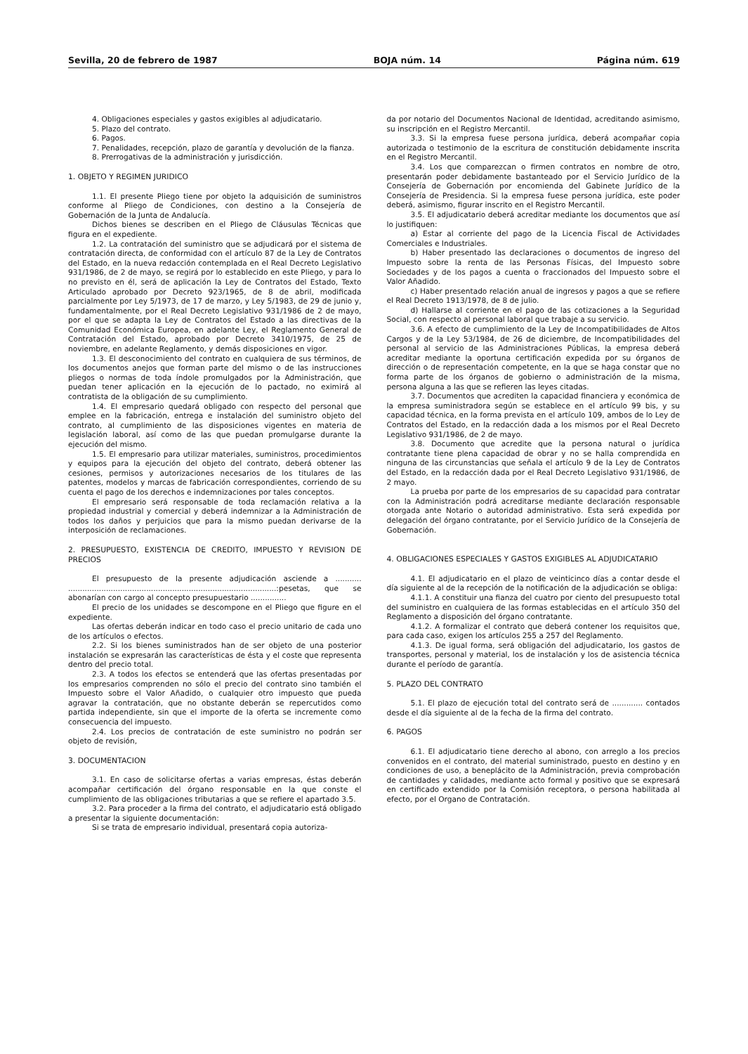Sevilla, 20 de febrero de 1987 BOJA núm. 14 Página núm. 619
4. Obligaciones especiales y gastos exigibles al adjudicatario.
5. Plazo del contrato.
6. Pagos.
7. Penalidades, recepción, plazo de garantía y devolución de la fianza.
8. Prerrogativas de la administración y jurisdicción.
1. OBJETO Y REGIMEN JURIDICO
1.1. El presente Pliego tiene por objeto la adquisición de suministros conforme al Pliego de Condiciones, con destino a la Consejería de Gobernación de la Junta de Andalucía.
Dichos bienes se describen en el Pliego de Cláusulas Técnicas que figura en el expediente.
1.2. La contratación del suministro que se adjudicará por el sistema de contratación directa, de conformidad con el artículo 87 de la Ley de Contratos del Estado, en la nueva redacción contemplada en el Real Decreto Legislativo 931/1986, de 2 de mayo, se regirá por lo establecido en este Pliego, y para lo no previsto en él, será de aplicación la Ley de Contratos del Estado, Texto Articulado aprobado por Decreto 923/1965, de 8 de abril, modificada parcialmente por Ley 5/1973, de 17 de marzo, y Ley 5/1983, de 29 de junio y, fundamentalmente, por el Real Decreto Legislativo 931/1986 de 2 de mayo, por el que se adapta la Ley de Contratos del Estado a las directivas de la Comunidad Económica Europea, en adelante Ley, el Reglamento General de Contratación del Estado, aprobado por Decreto 3410/1975, de 25 de noviembre, en adelante Reglamento, y demás disposiciones en vigor.
1.3. El desconocimiento del contrato en cualquiera de sus términos, de los documentos anejos que forman parte del mismo o de las instrucciones pliegos o normas de toda índole promulgados por la Administración, que puedan tener aplicación en la ejecución de lo pactado, no eximirá al contratista de la obligación de su cumplimiento.
1.4. El empresario quedará obligado con respecto del personal que emplee en la fabricación, entrega e instalación del suministro objeto del contrato, al cumplimiento de las disposiciones vigentes en materia de legislación laboral, así como de las que puedan promulgarse durante la ejecución del mismo.
1.5. El empresario para utilizar materiales, suministros, procedimientos y equipos para la ejecución del objeto del contrato, deberá obtener las cesiones, permisos y autorizaciones necesarios de los titulares de las patentes, modelos y marcas de fabricación correspondientes, corriendo de su cuenta el pago de los derechos e indemnizaciones por tales conceptos.
El empresario será responsable de toda reclamación relativa a la propiedad industrial y comercial y deberá indemnizar a la Administración de todos los daños y perjuicios que para la mismo puedan derivarse de la interposición de reclamaciones.
2. PRESUPUESTO, EXISTENCIA DE CREDITO, IMPUESTO Y REVISION DE PRECIOS
El presupuesto de la presente adjudicación asciende a ........... ........................................................................................:pesetas, que se abonarían con cargo al concepto presupuestario ...............
El precio de los unidades se descompone en el Pliego que figure en el expediente.
Las ofertas deberán indicar en todo caso el precio unitario de cada uno de los artículos o efectos.
2.2. Si los bienes suministrados han de ser objeto de una posterior instalación se expresarán las características de ésta y el coste que representa dentro del precio total.
2.3. A todos los efectos se entenderá que las ofertas presentadas por los empresarios comprenden no sólo el precio del contrato sino también el Impuesto sobre el Valor Añadido, o cualquier otro impuesto que pueda agravar la contratación, que no obstante deberán se repercutidos como partida independiente, sin que el importe de la oferta se incremente como consecuencia del impuesto.
2.4. Los precios de contratación de este suministro no podrán ser objeto de revisión,
3. DOCUMENTACION
3.1. En caso de solicitarse ofertas a varias empresas, éstas deberán acompañar certificación del órgano responsable en la que conste el cumplimiento de las obligaciones tributarias a que se refiere el apartado 3.5.
3.2. Para proceder a la firma del contrato, el adjudicatario está obligado a presentar la siguiente documentación:
Si se trata de empresario individual, presentará copia autoriza-
da por notario del Documentos Nacional de Identidad, acreditando asimismo, su inscripción en el Registro Mercantil.
3.3. Si la empresa fuese persona jurídica, deberá acompañar copia autorizada o testimonio de la escritura de constitución debidamente inscrita en el Registro Mercantil.
3.4. Los que comparezcan o firmen contratos en nombre de otro, presentarán poder debidamente bastanteado por el Servicio Jurídico de la Consejería de Gobernación por encomienda del Gabinete Jurídico de la Consejería de Presidencia. Si la empresa fuese persona jurídica, este poder deberá, asimismo, figurar inscrito en el Registro Mercantil.
3.5. El adjudicatario deberá acreditar mediante los documentos que así lo justifiquen:
a) Estar al corriente del pago de la Licencia Fiscal de Actividades Comerciales e Industriales.
b) Haber presentado las declaraciones o documentos de ingreso del Impuesto sobre la renta de las Personas Físicas, del Impuesto sobre Sociedades y de los pagos a cuenta o fraccionados del Impuesto sobre el Valor Añadido.
c) Haber presentado relación anual de ingresos y pagos a que se refiere el Real Decreto 1913/1978, de 8 de julio.
d) Hallarse al corriente en el pago de las cotizaciones a la Seguridad Social, con respecto al personal laboral que trabaje a su servicio.
3.6. A efecto de cumplimiento de la Ley de Incompatibilidades de Altos Cargos y de la Ley 53/1984, de 26 de diciembre, de Incompatibilidades del personal al servicio de las Administraciones Públicas, la empresa deberá acreditar mediante la oportuna certificación expedida por su órganos de dirección o de representación competente, en la que se haga constar que no forma parte de los órganos de gobierno o administración de la misma, persona alguna a las que se refieren las leyes citadas.
3.7. Documentos que acrediten la capacidad financiera y económica de la empresa suministradora según se establece en el artículo 99 bis, y su capacidad técnica, en la forma prevista en el artículo 109, ambos de lo Ley de Contratos del Estado, en la redacción dada a los mismos por el Real Decreto Legislativo 931/1986, de 2 de mayo.
3.8. Documento que acredite que la persona natural o jurídica contratante tiene plena capacidad de obrar y no se halla comprendida en ninguna de las circunstancias que señala el artículo 9 de la Ley de Contratos del Estado, en la redacción dada por el Real Decreto Legislativo 931/1986, de 2 mayo.
La prueba por parte de los empresarios de su capacidad para contratar con la Administración podrá acreditarse mediante declaración responsable otorgada ante Notario o autoridad administrativo. Esta será expedida por delegación del órgano contratante, por el Servicio Jurídico de la Consejería de Gobernación.
4. OBLIGACIONES ESPECIALES Y GASTOS EXIGIBLES AL ADJUDICATARIO
4.1. El adjudicatario en el plazo de veinticinco días a contar desde el día siguiente al de la recepción de la notificación de la adjudicación se obliga:
4.1.1. A constituir una fianza del cuatro por ciento del presupuesto total del suministro en cualquiera de las formas establecidas en el artículo 350 del Reglamento a disposición del órgano contratante.
4.1.2. A formalizar el contrato que deberá contener los requisitos que, para cada caso, exigen los artículos 255 a 257 del Reglamento.
4.1.3. De igual forma, será obligación del adjudicatario, los gastos de transportes, personal y material, los de instalación y los de asistencia técnica durante el período de garantía.
5. PLAZO DEL CONTRATO
5.1. El plazo de ejecución total del contrato será de ............. contados desde el día siguiente al de la fecha de la firma del contrato.
6. PAGOS
6.1. El adjudicatario tiene derecho al abono, con arreglo a los precios convenidos en el contrato, del material suministrado, puesto en destino y en condiciones de uso, a beneplácito de la Administración, previa comprobación de cantidades y calidades, mediante acto formal y positivo que se expresará en certificado extendido por la Comisión receptora, o persona habilitada al efecto, por el Organo de Contratación.